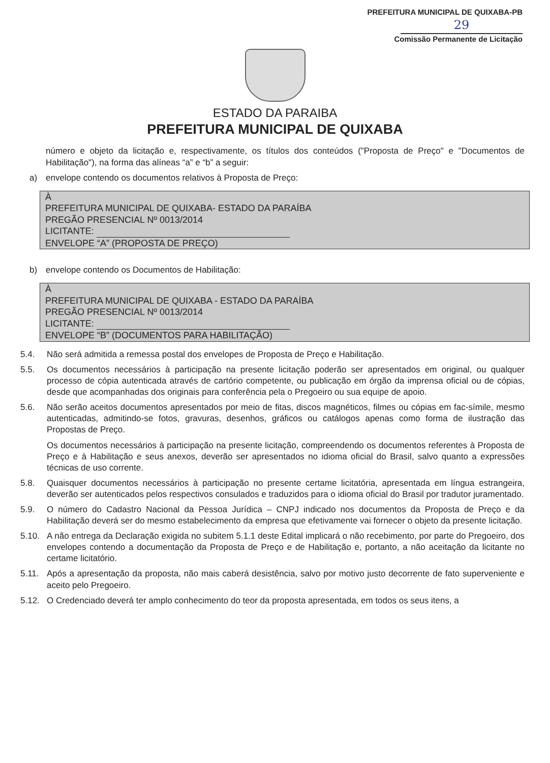PREFEITURA MUNICIPAL DE QUIXABA-PB
29
Comissão Permanente de Licitação
ESTADO DA PARAIBA
PREFEITURA MUNICIPAL DE QUIXABA
número e objeto da licitação e, respectivamente, os títulos dos conteúdos ("Proposta de Preço" e "Documentos de Habilitação"), na forma das alíneas “a” e “b” a seguir:
a) envelope contendo os documentos relativos à Proposta de Preço:
À
PREFEITURA MUNICIPAL DE QUIXABA- ESTADO DA PARAÍBA
PREGÃO PRESENCIAL Nº 0013/2014
LICITANTE:
ENVELOPE “A” (PROPOSTA DE PREÇO)
b) envelope contendo os Documentos de Habilitação:
À
PREFEITURA MUNICIPAL DE QUIXABA - ESTADO DA PARAÍBA
PREGÃO PRESENCIAL Nº 0013/2014
LICITANTE:
ENVELOPE “B” (DOCUMENTOS PARA HABILITAÇÃO)
5.4. Não será admitida a remessa postal dos envelopes de Proposta de Preço e Habilitação.
5.5. Os documentos necessários à participação na presente licitação poderão ser apresentados em original, ou qualquer processo de cópia autenticada através de cartório competente, ou publicação em órgão da imprensa oficial ou de cópias, desde que acompanhadas dos originais para conferência pela o Pregoeiro ou sua equipe de apoio.
5.6. Não serão aceitos documentos apresentados por meio de fitas, discos magnéticos, filmes ou cópias em fac-símile, mesmo autenticadas, admitindo-se fotos, gravuras, desenhos, gráficos ou catálogos apenas como forma de ilustração das Propostas de Preço.
Os documentos necessários à participação na presente licitação, compreendendo os documentos referentes à Proposta de Preço e à Habilitação e seus anexos, deverão ser apresentados no idioma oficial do Brasil, salvo quanto a expressões técnicas de uso corrente.
5.8. Quaisquer documentos necessários à participação no presente certame licitatória, apresentada em língua estrangeira, deverão ser autenticados pelos respectivos consulados e traduzidos para o idioma oficial do Brasil por tradutor juramentado.
5.9. O número do Cadastro Nacional da Pessoa Jurídica – CNPJ indicado nos documentos da Proposta de Preço e da Habilitação deverá ser do mesmo estabelecimento da empresa que efetivamente vai fornecer o objeto da presente licitação.
5.10. A não entrega da Declaração exigida no subitem 5.1.1 deste Edital implicará o não recebimento, por parte do Pregoeiro, dos envelopes contendo a documentação da Proposta de Preço e de Habilitação e, portanto, a não aceitação da licitante no certame licitatório.
5.11. Após a apresentação da proposta, não mais caberá desistência, salvo por motivo justo decorrente de fato superveniente e aceito pelo Pregoeiro.
5.12. O Credenciado deverá ter amplo conhecimento do teor da proposta apresentada, em todos os seus itens, a